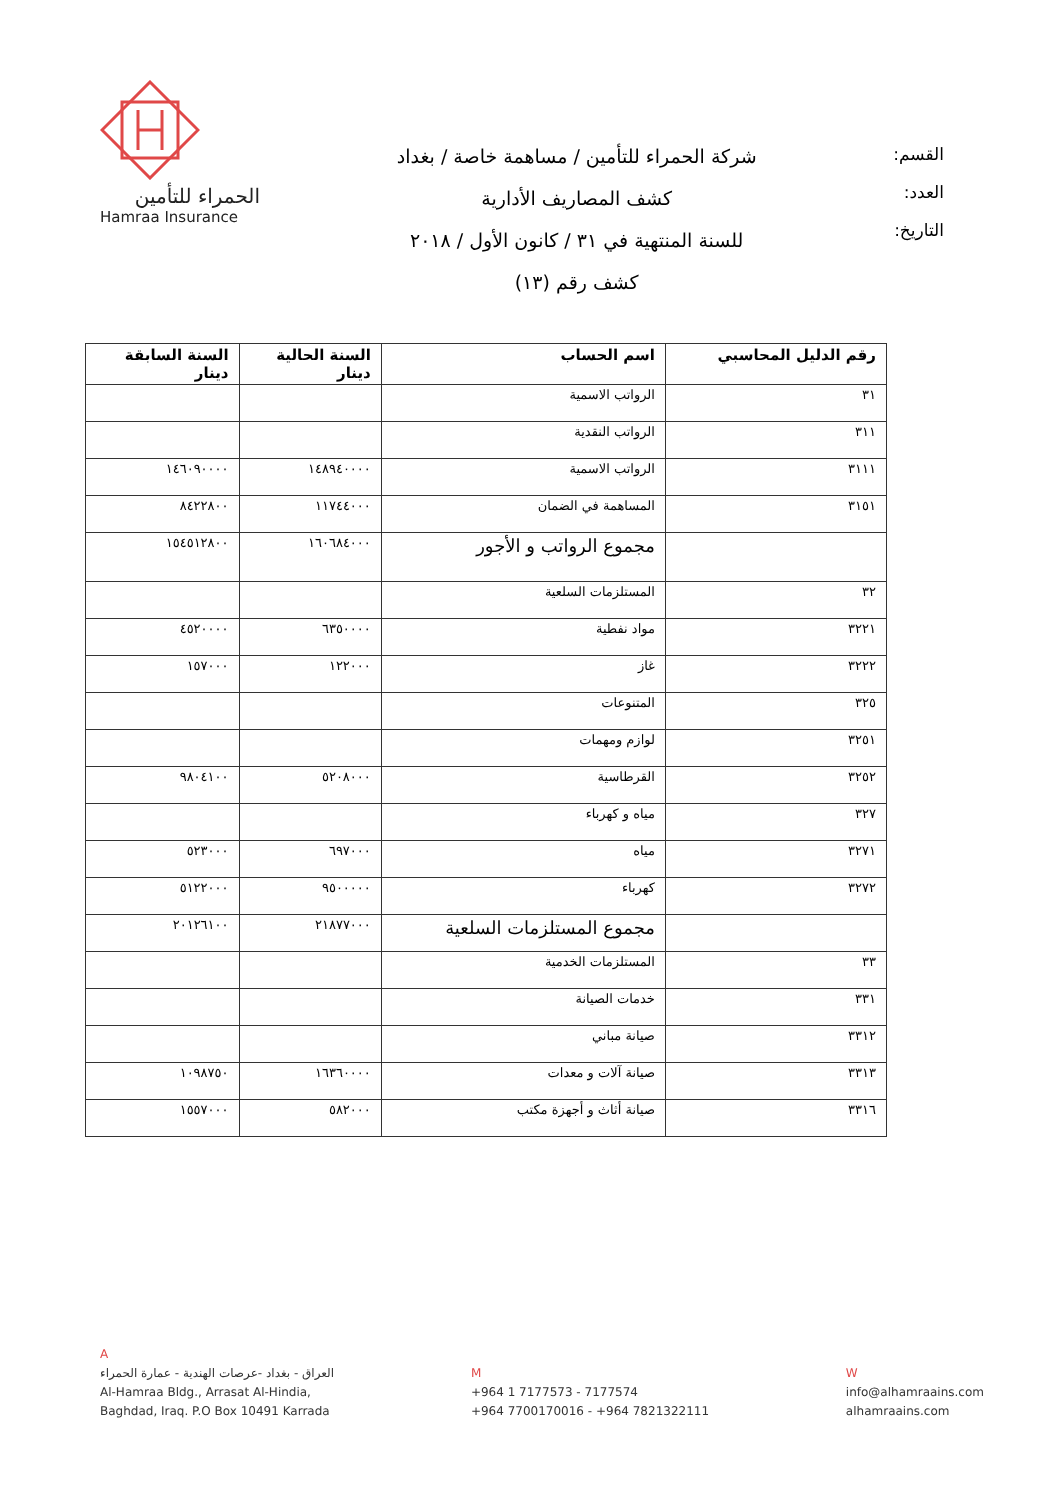الحمراء للتأمين
Hamraa Insurance
شركة الحمراء للتأمين / مساهمة خاصة / بغداد
كشف المصاريف الأدارية
للسنة المنتهية في ٣١ / كانون الأول / ٢٠١٨
كشف رقم (١٣)
القسم:
العدد:
التاريخ:
| رقم الدليل المحاسبي | اسم الحساب | السنة الحالية دينار | السنة السابقة دينار |
| --- | --- | --- | --- |
| ٣١ | الرواتب الاسمية | | |
| ٣١١ | الرواتب النقدية | | |
| ٣١١١ | الرواتب الاسمية | ١٤٨٩٤٠٠٠٠ | ١٤٦٠٩٠٠٠٠ |
| ٣١٥١ | المساهمة في الضمان | ١١٧٤٤٠٠٠ | ٨٤٢٢٨٠٠ |
| | مجموع الرواتب و الأجور | ١٦٠٦٨٤٠٠٠ | ١٥٤٥١٢٨٠٠ |
| ٣٢ | المستلزمات السلعية | | |
| ٣٢٢١ | مواد نفطية | ٦٣٥٠٠٠٠ | ٤٥٢٠٠٠٠ |
| ٣٢٢٢ | غاز | ١٢٢٠٠٠ | ١٥٧٠٠٠ |
| ٣٢٥ | المتنوعات | | |
| ٣٢٥١ | لوازم ومهمات | | |
| ٣٢٥٢ | القرطاسية | ٥٢٠٨٠٠٠ | ٩٨٠٤١٠٠ |
| ٣٢٧ | مياه و كهرباء | | |
| ٣٢٧١ | مياه | ٦٩٧٠٠٠ | ٥٢٣٠٠٠ |
| ٣٢٧٢ | كهرباء | ٩٥٠٠٠٠٠ | ٥١٢٢٠٠٠ |
| | مجموع المستلزمات السلعية | ٢١٨٧٧٠٠٠ | ٢٠١٢٦١٠٠ |
| ٣٣ | المستلزمات الخدمية | | |
| ٣٣١ | خدمات الصيانة | | |
| ٣٣١٢ | صيانة مباني | | |
| ٣٣١٣ | صيانة آلات و معدات | ١٦٣٦٠٠٠٠ | ١٠٩٨٧٥٠ |
| ٣٣١٦ | صيانة أثاث و أجهزة مكتب | ٥٨٢٠٠٠ | ١٥٥٧٠٠٠ |
A
العراق - بغداد -عرصات الهندية - عمارة الحمراء
Al-Hamraa Bldg., Arrasat Al-Hindia,
Baghdad, Iraq. P.O Box 10491 Karrada
M
+964 1 7177573 - 7177574
+964 7700170016 - +964 7821322111
W
info@alhamraains.com
alhamraains.com